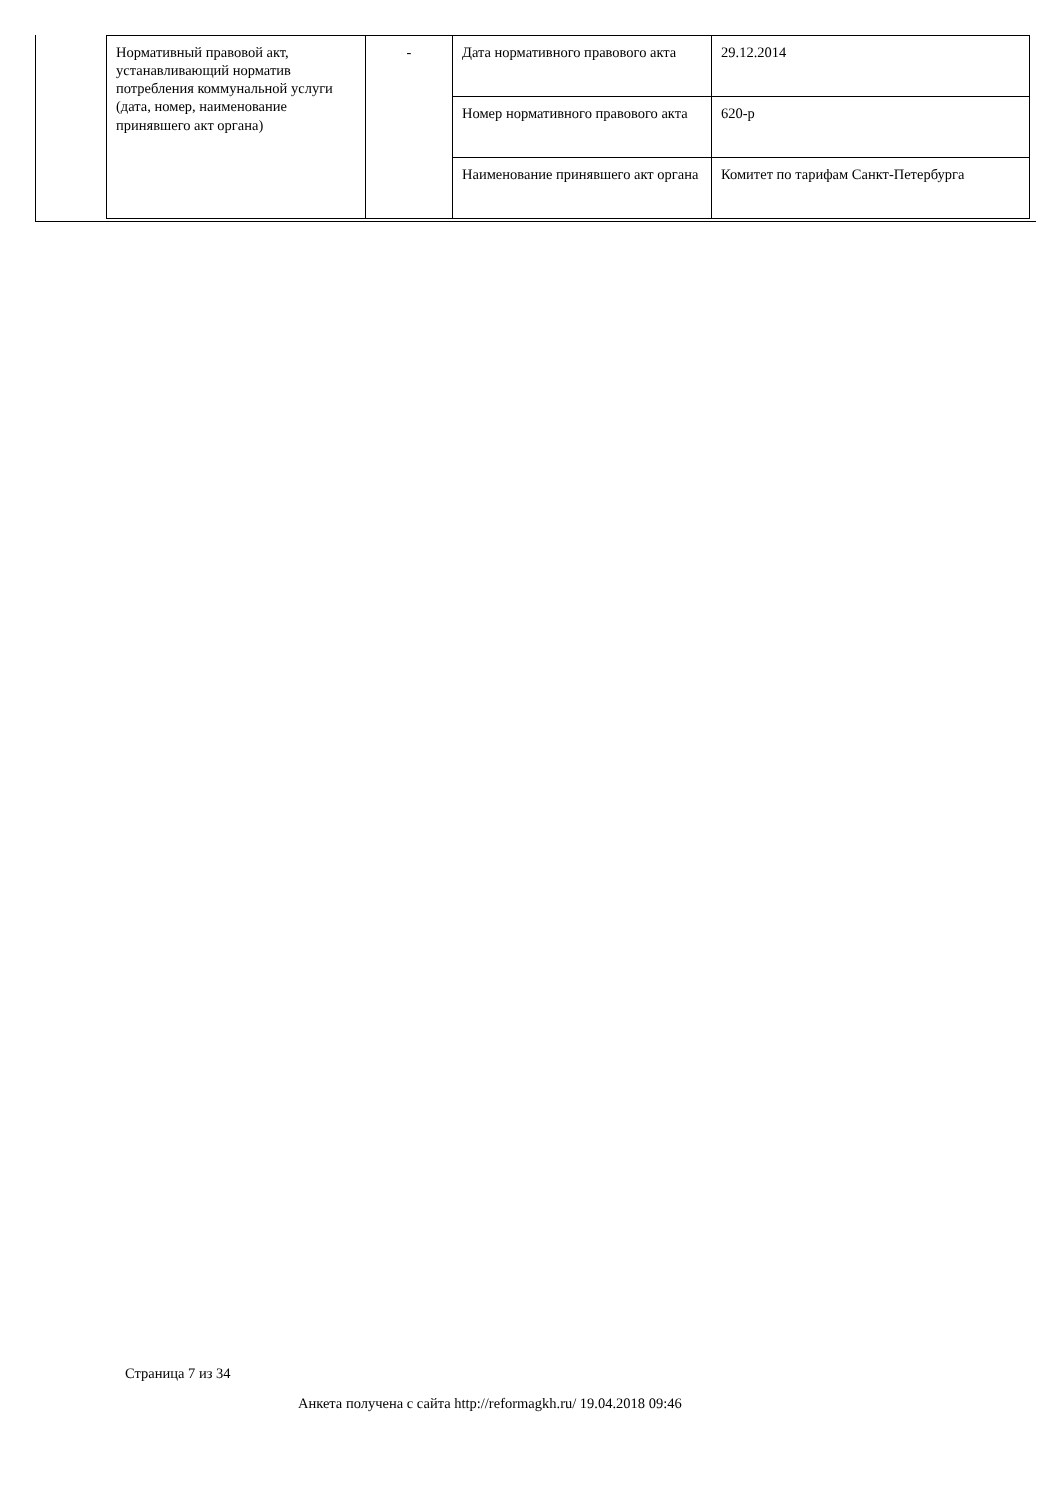| Нормативный правовой акт, устанавливающий норматив потребления коммунальной услуги (дата, номер, наименование принявшего акт органа) | - | Дата нормативного правового акта | 29.12.2014 |
| | | Номер нормативного правового акта | 620-р |
| | | Наименование принявшего акт органа | Комитет по тарифам Санкт-Петербурга |
Страница 7 из 34
Анкета получена с сайта http://reformagkh.ru/ 19.04.2018 09:46